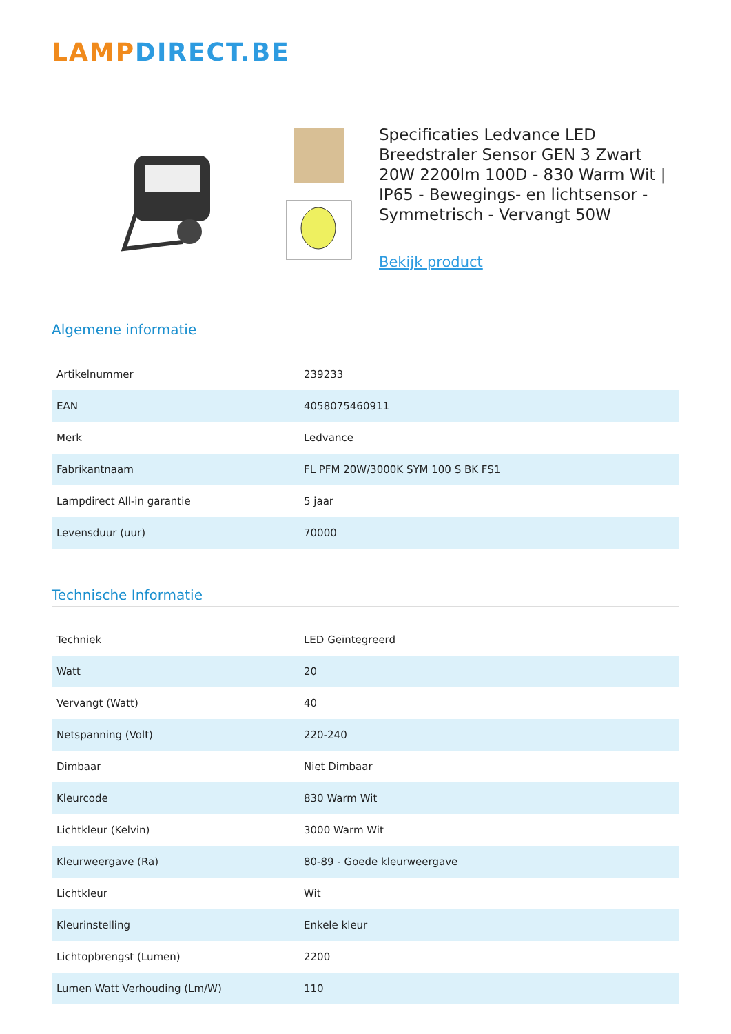LAMP DIRECT.BE
Specificaties Ledvance LED Breedstraler Sensor GEN 3 Zwart 20W 2200lm 100D - 830 Warm Wit | IP65 - Bewegings- en lichtsensor - Symmetrisch - Vervangt 50W
Bekijk product
Algemene informatie
| Artikelnummer | 239233 |
| EAN | 4058075460911 |
| Merk | Ledvance |
| Fabrikantnaam | FL PFM 20W/3000K SYM 100 S BK FS1 |
| Lampdirect All-in garantie | 5 jaar |
| Levensduur (uur) | 70000 |
Technische Informatie
| Techniek | LED Geïntegreerd |
| Watt | 20 |
| Vervangt (Watt) | 40 |
| Netspanning (Volt) | 220-240 |
| Dimbaar | Niet Dimbaar |
| Kleurcode | 830 Warm Wit |
| Lichtkleur (Kelvin) | 3000 Warm Wit |
| Kleurweergave (Ra) | 80-89 - Goede kleurweergave |
| Lichtkleur | Wit |
| Kleurinstelling | Enkele kleur |
| Lichtopbrengst (Lumen) | 2200 |
| Lumen Watt Verhouding (Lm/W) | 110 |